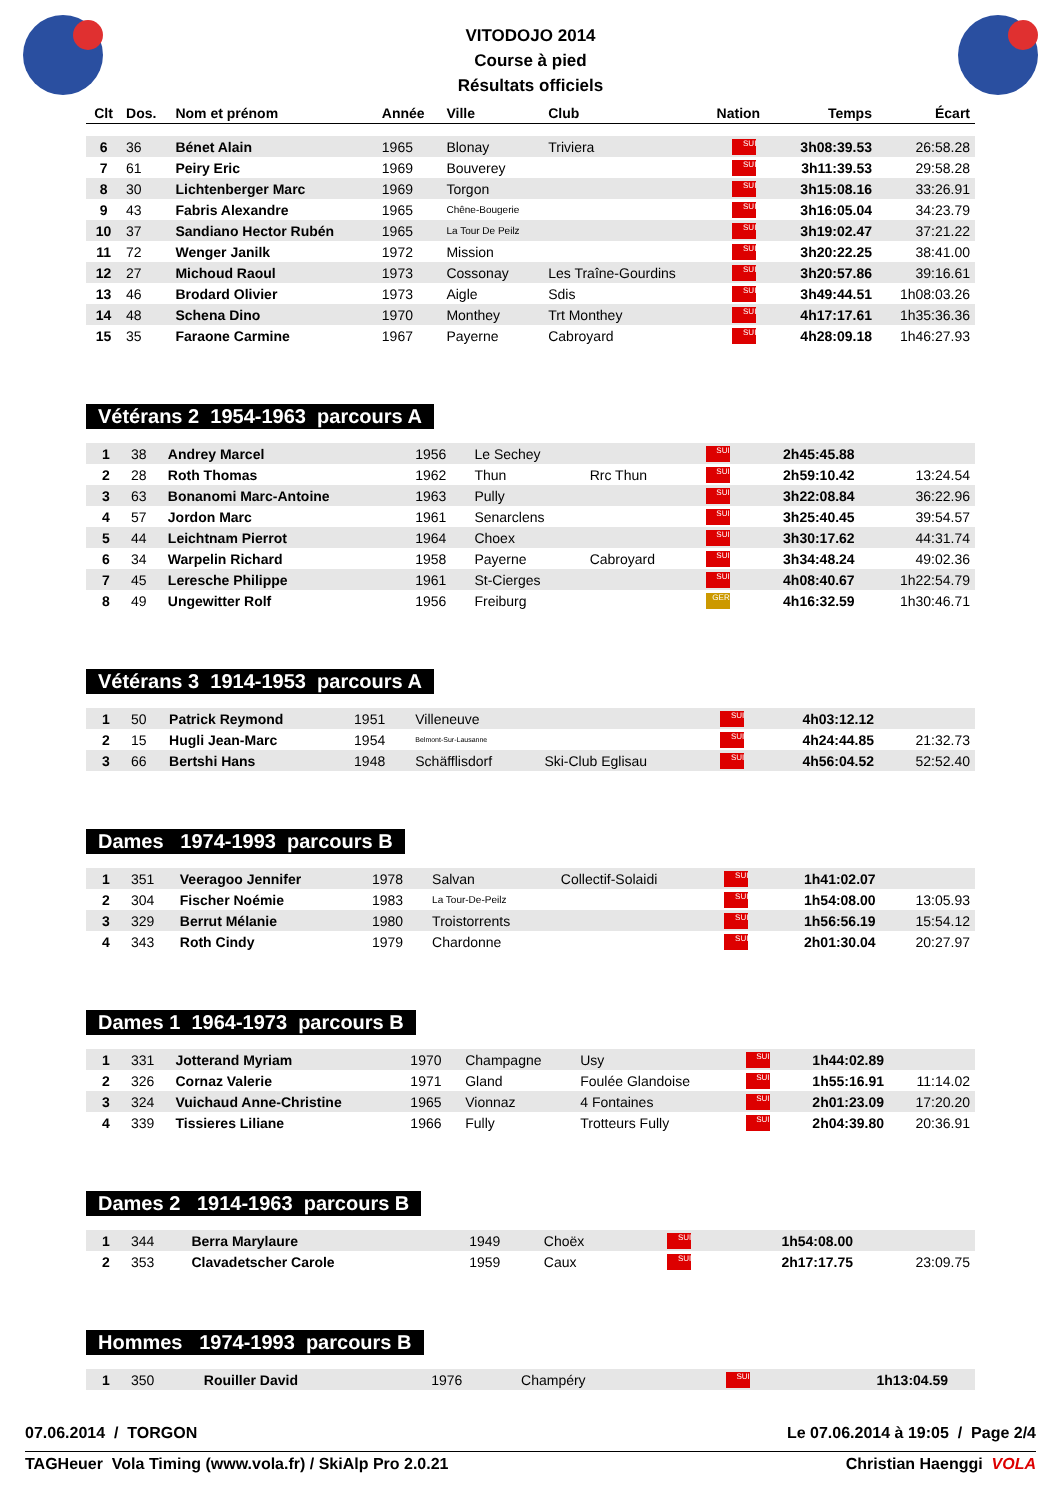VITODOJO 2014
Course à pied
Résultats officiels
| Clt | Dos. | Nom et prénom | Année | Ville | Club | Nation | Temps | Écart |
| --- | --- | --- | --- | --- | --- | --- | --- | --- |
| 6 | 36 | Bénet Alain | 1965 | Blonay | Triviera | SUI | 3h08:39.53 | 26:58.28 |
| 7 | 61 | Peiry Eric | 1969 | Bouverey | | SUI | 3h11:39.53 | 29:58.28 |
| 8 | 30 | Lichtenberger Marc | 1969 | Torgon | | SUI | 3h15:08.16 | 33:26.91 |
| 9 | 43 | Fabris Alexandre | 1965 | Chêne-Bougerie | | SUI | 3h16:05.04 | 34:23.79 |
| 10 | 37 | Sandiano Hector Rubén | 1965 | La Tour De Peilz | | SUI | 3h19:02.47 | 37:21.22 |
| 11 | 72 | Wenger Janilk | 1972 | Mission | | SUI | 3h20:22.25 | 38:41.00 |
| 12 | 27 | Michoud Raoul | 1973 | Cossonay | Les Traîne-Gourdins | SUI | 3h20:57.86 | 39:16.61 |
| 13 | 46 | Brodard Olivier | 1973 | Aigle | Sdis | SUI | 3h49:44.51 | 1h08:03.26 |
| 14 | 48 | Schena Dino | 1970 | Monthey | Trt Monthey | SUI | 4h17:17.61 | 1h35:36.36 |
| 15 | 35 | Faraone Carmine | 1967 | Payerne | Cabroyard | SUI | 4h28:09.18 | 1h46:27.93 |
Vétérans 2 1954-1963 parcours A
| 1 | 38 | Andrey Marcel | 1956 | Le Sechey | | SUI | 2h45:45.88 | |
| 2 | 28 | Roth Thomas | 1962 | Thun | Rrc Thun | SUI | 2h59:10.42 | 13:24.54 |
| 3 | 63 | Bonanomi Marc-Antoine | 1963 | Pully | | SUI | 3h22:08.84 | 36:22.96 |
| 4 | 57 | Jordon Marc | 1961 | Senarclens | | SUI | 3h25:40.45 | 39:54.57 |
| 5 | 44 | Leichtnam Pierrot | 1964 | Choex | | SUI | 3h30:17.62 | 44:31.74 |
| 6 | 34 | Warpelin Richard | 1958 | Payerne | Cabroyard | SUI | 3h34:48.24 | 49:02.36 |
| 7 | 45 | Leresche Philippe | 1961 | St-Cierges | | SUI | 4h08:40.67 | 1h22:54.79 |
| 8 | 49 | Ungewitter Rolf | 1956 | Freiburg | | GER | 4h16:32.59 | 1h30:46.71 |
Vétérans 3 1914-1953 parcours A
| 1 | 50 | Patrick Reymond | 1951 | Villeneuve | | SUI | 4h03:12.12 | |
| 2 | 15 | Hugli Jean-Marc | 1954 | Belmont-Sur-Lausanne | | SUI | 4h24:44.85 | 21:32.73 |
| 3 | 66 | Bertshi Hans | 1948 | Schäfflisdorf | Ski-Club Eglisau | SUI | 4h56:04.52 | 52:52.40 |
Dames 1974-1993 parcours B
| 1 | 351 | Veeragoo Jennifer | 1978 | Salvan | Collectif-Solaidi | SUI | 1h41:02.07 | |
| 2 | 304 | Fischer Noémie | 1983 | La Tour-De-Peilz | | SUI | 1h54:08.00 | 13:05.93 |
| 3 | 329 | Berrut Mélanie | 1980 | Troistorrents | | SUI | 1h56:56.19 | 15:54.12 |
| 4 | 343 | Roth Cindy | 1979 | Chardonne | | SUI | 2h01:30.04 | 20:27.97 |
Dames 1 1964-1973 parcours B
| 1 | 331 | Jotterand Myriam | 1970 | Champagne | Usy | SUI | 1h44:02.89 | |
| 2 | 326 | Cornaz Valerie | 1971 | Gland | Foulée Glandoise | SUI | 1h55:16.91 | 11:14.02 |
| 3 | 324 | Vuichaud Anne-Christine | 1965 | Vionnaz | 4 Fontaines | SUI | 2h01:23.09 | 17:20.20 |
| 4 | 339 | Tissieres Liliane | 1966 | Fully | Trotteurs Fully | SUI | 2h04:39.80 | 20:36.91 |
Dames 2 1914-1963 parcours B
| 1 | 344 | Berra Marylaure | 1949 | Choëx | | SUI | 1h54:08.00 | |
| 2 | 353 | Clavadetscher Carole | 1959 | Caux | | SUI | 2h17:17.75 | 23:09.75 |
Hommes 1974-1993 parcours B
| 1 | 350 | Rouiller David | 1976 | Champéry | | SUI | 1h13:04.59 | |
07.06.2014 / TORGON Le 07.06.2014 à 19:05 / Page 2/4
TAGHeuer Vola Timing (www.vola.fr) / SkiAlp Pro 2.0.21 Christian Haenggi VOLA